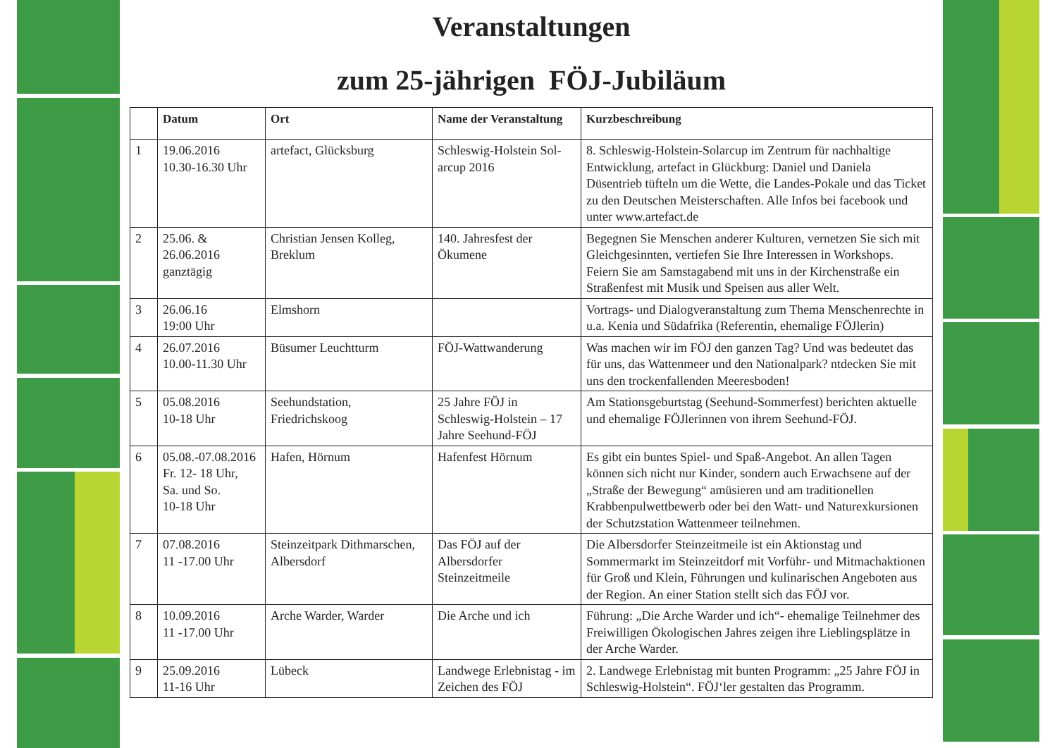Veranstaltungen
zum 25-jährigen FÖJ-Jubiläum
| | Datum | Ort | Name der Veranstaltung | Kurzbeschreibung |
| --- | --- | --- | --- | --- |
| 1 | 19.06.2016 10.30-16.30 Uhr | artefact, Glücksburg | Schleswig-Holstein Sol-arcup 2016 | 8. Schleswig-Holstein-Solarcup im Zentrum für nachhaltige Entwicklung, artefact in Glückburg: Daniel und Daniela Düsentrieb tüfteln um die Wette, die Landes-Pokale und das Ticket zu den Deutschen Meisterschaften. Alle Infos bei facebook und unter www.artefact.de |
| 2 | 25.06. & 26.06.2016 ganztägig | Christian Jensen Kolleg, Breklum | 140. Jahresfest der Ökumene | Begegnen Sie Menschen anderer Kulturen, vernetzen Sie sich mit Gleichgesinnten, vertiefen Sie Ihre Interessen in Workshops. Feiern Sie am Samstagabend mit uns in der Kirchenstraße ein Straßenfest mit Musik und Speisen aus aller Welt. |
| 3 | 26.06.16 19:00 Uhr | Elmshorn | | Vortrags- und Dialogveranstaltung zum Thema Menschenrechte in u.a. Kenia und Südafrika (Referentin, ehemalige FÖJlerin) |
| 4 | 26.07.2016 10.00-11.30 Uhr | Büsumer Leuchtturm | FÖJ-Wattwanderung | Was machen wir im FÖJ den ganzen Tag? Und was bedeutet das für uns, das Wattenmeer und den Nationalpark? ntdecken Sie mit uns den trockenfallenden Meeresboden! |
| 5 | 05.08.2016 10-18 Uhr | Seehundstation, Friedrichskoog | 25 Jahre FÖJ in Schleswig-Holstein – 17 Jahre Seehund-FÖJ | Am Stationsgeburtstag (Seehund-Sommerfest) berichten aktuelle und ehemalige FÖJlerinnen von ihrem Seehund-FÖJ. |
| 6 | 05.08.-07.08.2016 Fr. 12- 18 Uhr, Sa. und So. 10-18 Uhr | Hafen, Hörnum | Hafenfest Hörnum | Es gibt ein buntes Spiel- und Spaß-Angebot. An allen Tagen können sich nicht nur Kinder, sondern auch Erwachsene auf der „Straße der Bewegung“ amüsieren und am traditionellen Krabbenpulwettbewerb oder bei den Watt- und Naturexkursionen der Schutzstation Wattenmeer teilnehmen. |
| 7 | 07.08.2016 11 -17.00 Uhr | Steinzeitpark Dithmarschen, Albersdorf | Das FÖJ auf der Albersdorfer Steinzeitmeile | Die Albersdorfer Steinzeitmeile ist ein Aktionstag und Sommermarkt im Steinzeitdorf mit Vorführ- und Mitmachaktionen für Groß und Klein, Führungen und kulinarischen Angeboten aus der Region. An einer Station stellt sich das FÖJ vor. |
| 8 | 10.09.2016 11 -17.00 Uhr | Arche Warder, Warder | Die Arche und ich | Führung: „Die Arche Warder und ich“- ehemalige Teilnehmer des Freiwilligen Ökologischen Jahres zeigen ihre Lieblingsplätze in der Arche Warder. |
| 9 | 25.09.2016 11-16 Uhr | Lübeck | Landwege Erlebnistag - im Zeichen des FÖJ | 2. Landwege Erlebnistag mit bunten Programm: „25 Jahre FÖJ in Schleswig-Holstein“. FÖJ‘ler gestalten das Programm. |